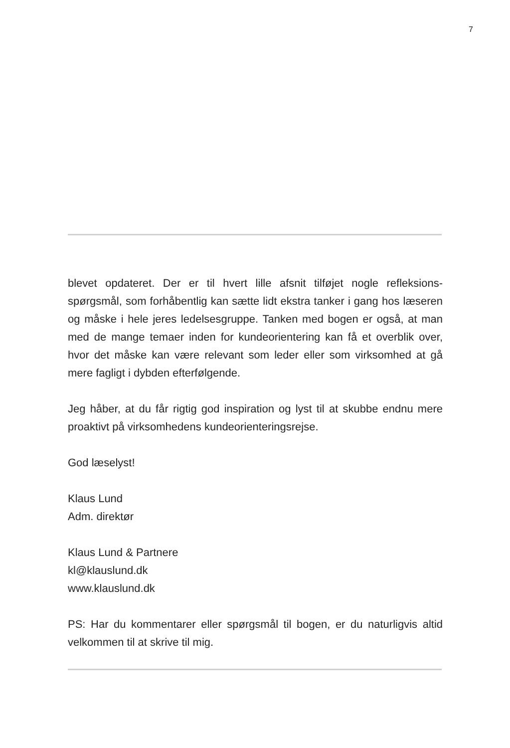7
blevet opdateret. Der er til hvert lille afsnit tilføjet nogle refleksions-spørgsmål, som forhåbentlig kan sætte lidt ekstra tanker i gang hos læseren og måske i hele jeres ledelsesgruppe. Tanken med bogen er også, at man med de mange temaer inden for kundeorientering kan få et overblik over, hvor det måske kan være relevant som leder eller som virksomhed at gå mere fagligt i dybden efterfølgende.
Jeg håber, at du får rigtig god inspiration og lyst til at skubbe endnu mere proaktivt på virksomhedens kundeorienteringsrejse.
God læselyst!
Klaus Lund
Adm. direktør
Klaus Lund & Partnere
kl@klauslund.dk
www.klauslund.dk
PS: Har du kommentarer eller spørgsmål til bogen, er du naturligvis altid velkommen til at skrive til mig.